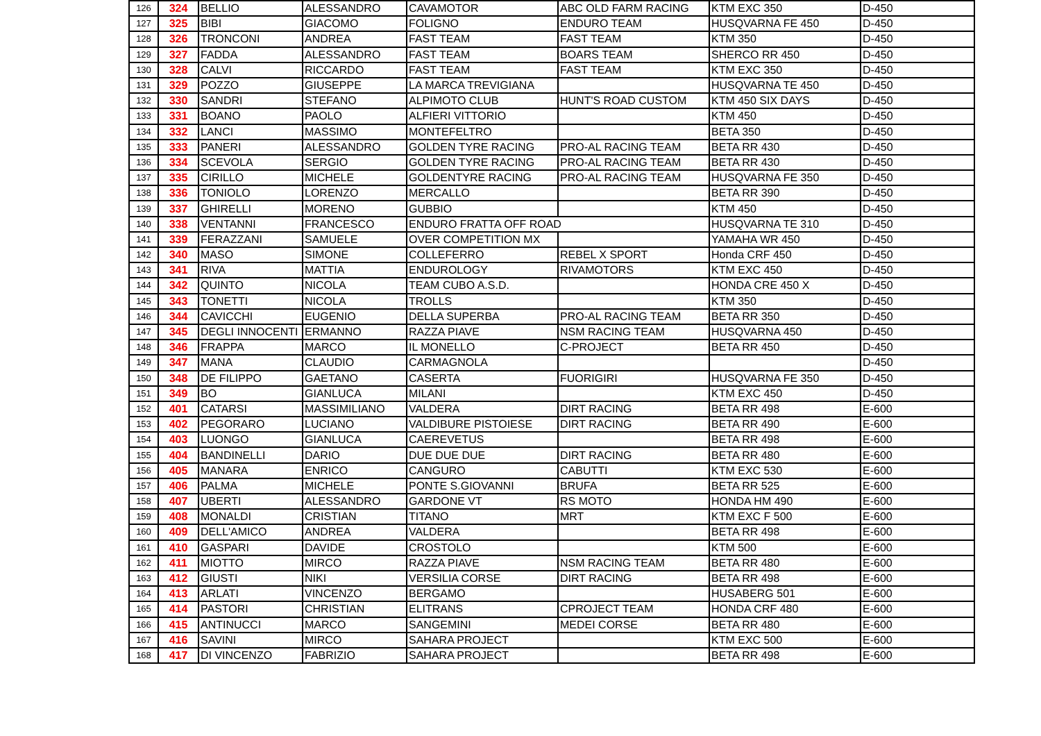| 126 | 324 | BELLIO | ALESSANDRO | CAVAMOTOR | ABC OLD FARM RACING | KTM EXC 350 | D-450 |
| 127 | 325 | BIBI | GIACOMO | FOLIGNO | ENDURO TEAM | HUSQVARNA FE 450 | D-450 |
| 128 | 326 | TRONCONI | ANDREA | FAST TEAM | FAST TEAM | KTM 350 | D-450 |
| 129 | 327 | FADDA | ALESSANDRO | FAST TEAM | BOARS TEAM | SHERCO RR 450 | D-450 |
| 130 | 328 | CALVI | RICCARDO | FAST TEAM | FAST TEAM | KTM EXC 350 | D-450 |
| 131 | 329 | POZZO | GIUSEPPE | LA MARCA TREVIGIANA | | HUSQVARNA TE 450 | D-450 |
| 132 | 330 | SANDRI | STEFANO | ALPIMOTO CLUB | HUNT'S ROAD CUSTOM | KTM 450 SIX DAYS | D-450 |
| 133 | 331 | BOANO | PAOLO | ALFIERI VITTORIO | | KTM 450 | D-450 |
| 134 | 332 | LANCI | MASSIMO | MONTEFELTRO | | BETA 350 | D-450 |
| 135 | 333 | PANERI | ALESSANDRO | GOLDEN TYRE RACING | PRO-AL RACING TEAM | BETA RR 430 | D-450 |
| 136 | 334 | SCEVOLA | SERGIO | GOLDEN TYRE RACING | PRO-AL RACING TEAM | BETA RR 430 | D-450 |
| 137 | 335 | CIRILLO | MICHELE | GOLDENTYRE RACING | PRO-AL RACING TEAM | HUSQVARNA FE 350 | D-450 |
| 138 | 336 | TONIOLO | LORENZO | MERCALLO | | BETA RR 390 | D-450 |
| 139 | 337 | GHIRELLI | MORENO | GUBBIO | | KTM 450 | D-450 |
| 140 | 338 | VENTANNI | FRANCESCO | ENDURO FRATTA OFF ROAD | | HUSQVARNA TE 310 | D-450 |
| 141 | 339 | FERAZZANI | SAMUELE | OVER COMPETITION MX | | YAMAHA WR 450 | D-450 |
| 142 | 340 | MASO | SIMONE | COLLEFERRO | REBEL X SPORT | Honda CRF 450 | D-450 |
| 143 | 341 | RIVA | MATTIA | ENDUROLOGY | RIVAMOTORS | KTM EXC 450 | D-450 |
| 144 | 342 | QUINTO | NICOLA | TEAM CUBO A.S.D. | | HONDA CRE 450 X | D-450 |
| 145 | 343 | TONETTI | NICOLA | TROLLS | | KTM 350 | D-450 |
| 146 | 344 | CAVICCHI | EUGENIO | DELLA SUPERBA | PRO-AL RACING TEAM | BETA RR 350 | D-450 |
| 147 | 345 | DEGLI INNOCENTI | ERMANNO | RAZZA PIAVE | NSM RACING TEAM | HUSQVARNA 450 | D-450 |
| 148 | 346 | FRAPPA | MARCO | IL MONELLO | C-PROJECT | BETA RR 450 | D-450 |
| 149 | 347 | MANA | CLAUDIO | CARMAGNOLA | | | D-450 |
| 150 | 348 | DE FILIPPO | GAETANO | CASERTA | FUORIGIRI | HUSQVARNA FE 350 | D-450 |
| 151 | 349 | BO | GIANLUCA | MILANI | | KTM EXC 450 | D-450 |
| 152 | 401 | CATARSI | MASSIMILIANO | VALDERA | DIRT RACING | BETA RR 498 | E-600 |
| 153 | 402 | PEGORARO | LUCIANO | VALDIBURE PISTOIESE | DIRT RACING | BETA RR 490 | E-600 |
| 154 | 403 | LUONGO | GIANLUCA | CAEREVETUS | | BETA RR 498 | E-600 |
| 155 | 404 | BANDINELLI | DARIO | DUE DUE DUE | DIRT RACING | BETA RR 480 | E-600 |
| 156 | 405 | MANARA | ENRICO | CANGURO | CABUTTI | KTM EXC 530 | E-600 |
| 157 | 406 | PALMA | MICHELE | PONTE S.GIOVANNI | BRUFA | BETA RR 525 | E-600 |
| 158 | 407 | UBERTI | ALESSANDRO | GARDONE VT | RS MOTO | HONDA HM 490 | E-600 |
| 159 | 408 | MONALDI | CRISTIAN | TITANO | MRT | KTM EXC F 500 | E-600 |
| 160 | 409 | DELL'AMICO | ANDREA | VALDERA | | BETA RR 498 | E-600 |
| 161 | 410 | GASPARI | DAVIDE | CROSTOLO | | KTM 500 | E-600 |
| 162 | 411 | MIOTTO | MIRCO | RAZZA PIAVE | NSM RACING TEAM | BETA RR 480 | E-600 |
| 163 | 412 | GIUSTI | NIKI | VERSILIA CORSE | DIRT RACING | BETA RR 498 | E-600 |
| 164 | 413 | ARLATI | VINCENZO | BERGAMO | | HUSABERG 501 | E-600 |
| 165 | 414 | PASTORI | CHRISTIAN | ELITRANS | CPROJECT TEAM | HONDA CRF 480 | E-600 |
| 166 | 415 | ANTINUCCI | MARCO | SANGEMINI | MEDEI CORSE | BETA RR 480 | E-600 |
| 167 | 416 | SAVINI | MIRCO | SAHARA PROJECT | | KTM EXC 500 | E-600 |
| 168 | 417 | DI VINCENZO | FABRIZIO | SAHARA PROJECT | | BETA RR 498 | E-600 |